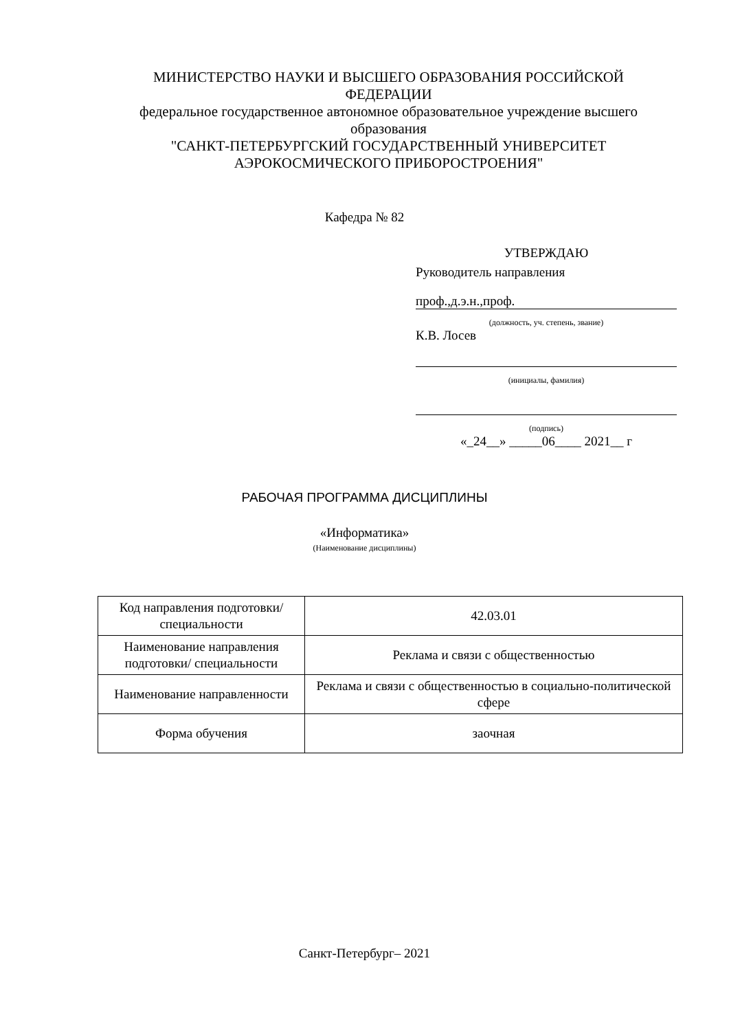МИНИСТЕРСТВО НАУКИ И ВЫСШЕГО ОБРАЗОВАНИЯ РОССИЙСКОЙ ФЕДЕРАЦИИ
федеральное государственное автономное образовательное учреждение высшего образования
"САНКТ-ПЕТЕРБУРГСКИЙ ГОСУДАРСТВЕННЫЙ УНИВЕРСИТЕТ АЭРОКОСМИЧЕСКОГО ПРИБОРОСТРОЕНИЯ"
Кафедра № 82
УТВЕРЖДАЮ
Руководитель направления
проф.,д.э.н.,проф.
(должность, уч. степень, звание)
К.В. Лосев
(инициалы, фамилия)
(подпись)
«_24__» _____06____ 2021__ г
РАБОЧАЯ ПРОГРАММА ДИСЦИПЛИНЫ
«Информатика»
(Наименование дисциплины)
| Код направления подготовки/ специальности | 42.03.01 |
| Наименование направления подготовки/ специальности | Реклама и связи с общественностью |
| Наименование направленности | Реклама и связи с общественностью в социально-политической сфере |
| Форма обучения | заочная |
Санкт-Петербург– 2021